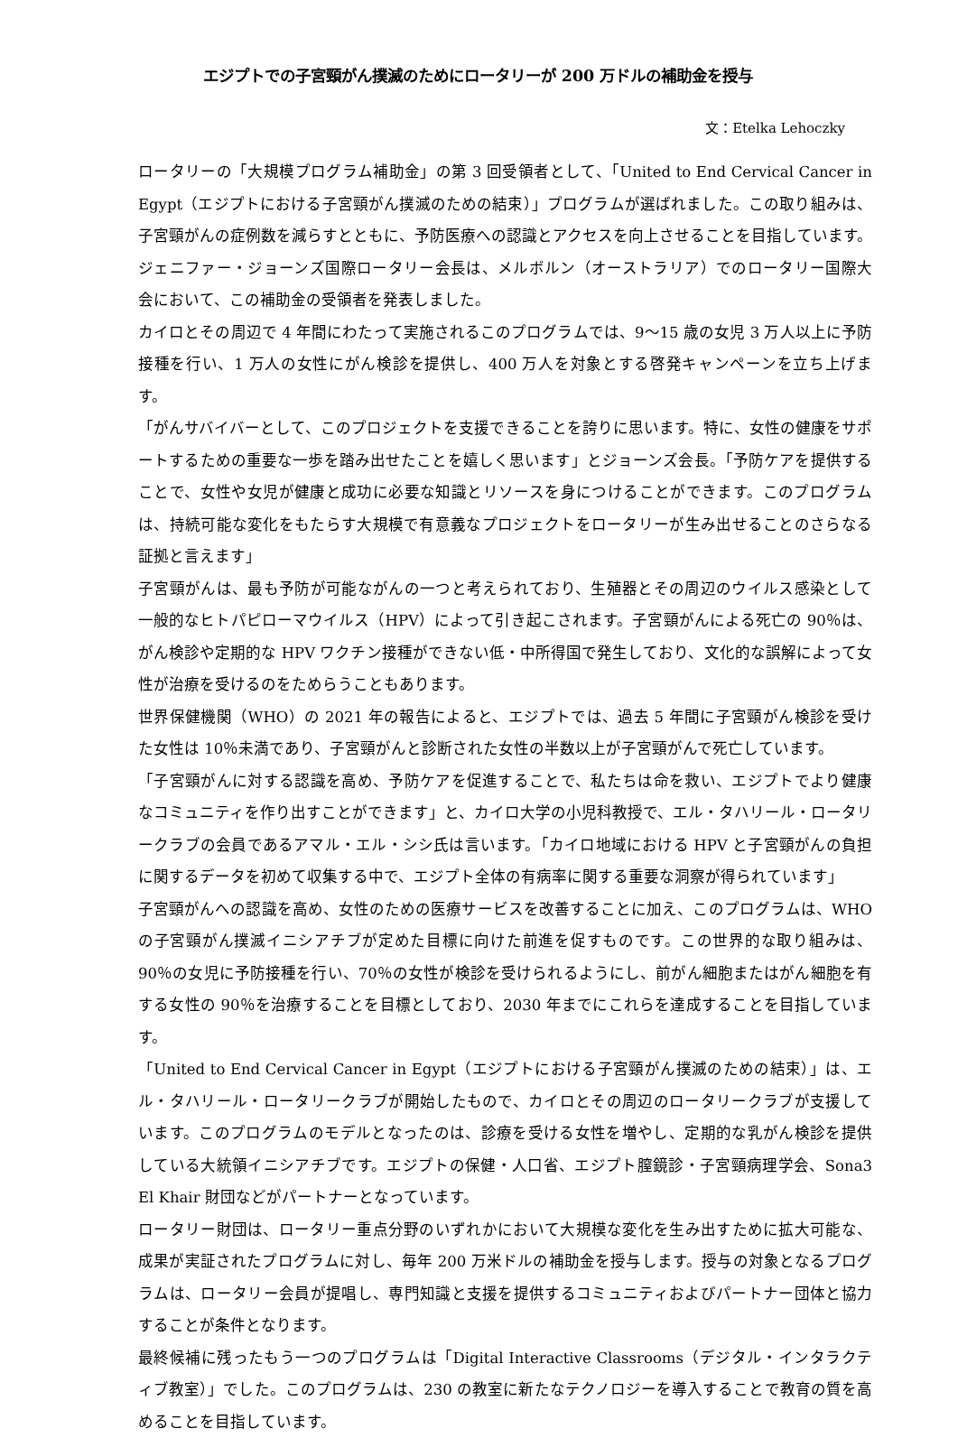エジプトでの子宮頸がん撲滅のためにロータリーが 200 万ドルの補助金を授与
文：Etelka Lehoczky
ロータリーの「大規模プログラム補助金」の第 3 回受領者として、「United to End Cervical Cancer in Egypt（エジプトにおける子宮頸がん撲滅のための結束）」プログラムが選ばれました。この取り組みは、子宮頸がんの症例数を減らすとともに、予防医療への認識とアクセスを向上させることを目指しています。ジェニファー・ジョーンズ国際ロータリー会長は、メルボルン（オーストラリア）でのロータリー国際大会において、この補助金の受領者を発表しました。
カイロとその周辺で 4 年間にわたって実施されるこのプログラムでは、9～15 歳の女児 3 万人以上に予防接種を行い、1 万人の女性にがん検診を提供し、400 万人を対象とする啓発キャンペーンを立ち上げます。
「がんサバイバーとして、このプロジェクトを支援できることを誇りに思います。特に、女性の健康をサポートするための重要な一歩を踏み出せたことを嬉しく思います」とジョーンズ会長。「予防ケアを提供することで、女性や女児が健康と成功に必要な知識とリソースを身につけることができます。このプログラムは、持続可能な変化をもたらす大規模で有意義なプロジェクトをロータリーが生み出せることのさらなる証拠と言えます」
子宮頸がんは、最も予防が可能ながんの一つと考えられており、生殖器とその周辺のウイルス感染として一般的なヒトパピローマウイルス（HPV）によって引き起こされます。子宮頸がんによる死亡の 90％は、がん検診や定期的な HPV ワクチン接種ができない低・中所得国で発生しており、文化的な誤解によって女性が治療を受けるのをためらうこともあります。
世界保健機関（WHO）の 2021 年の報告によると、エジプトでは、過去 5 年間に子宮頸がん検診を受けた女性は 10％未満であり、子宮頸がんと診断された女性の半数以上が子宮頸がんで死亡しています。
「子宮頸がんに対する認識を高め、予防ケアを促進することで、私たちは命を救い、エジプトでより健康なコミュニティを作り出すことができます」と、カイロ大学の小児科教授で、エル・タハリール・ロータリークラブの会員であるアマル・エル・シシ氏は言います。「カイロ地域における HPV と子宮頸がんの負担に関するデータを初めて収集する中で、エジプト全体の有病率に関する重要な洞察が得られています」
子宮頸がんへの認識を高め、女性のための医療サービスを改善することに加え、このプログラムは、WHO の子宮頸がん撲滅イニシアチブが定めた目標に向けた前進を促すものです。この世界的な取り組みは、90％の女児に予防接種を行い、70％の女性が検診を受けられるようにし、前がん細胞またはがん細胞を有する女性の 90％を治療することを目標としており、2030 年までにこれらを達成することを目指しています。
「United to End Cervical Cancer in Egypt（エジプトにおける子宮頸がん撲滅のための結束）」は、エル・タハリール・ロータリークラブが開始したもので、カイロとその周辺のロータリークラブが支援しています。このプログラムのモデルとなったのは、診療を受ける女性を増やし、定期的な乳がん検診を提供している大統領イニシアチブです。エジプトの保健・人口省、エジプト膣鏡診・子宮頸病理学会、Sona3 El Khair 財団などがパートナーとなっています。
ロータリー財団は、ロータリー重点分野のいずれかにおいて大規模な変化を生み出すために拡大可能な、成果が実証されたプログラムに対し、毎年 200 万米ドルの補助金を授与します。授与の対象となるプログラムは、ロータリー会員が提唱し、専門知識と支援を提供するコミュニティおよびパートナー団体と協力することが条件となります。
最終候補に残ったもう一つのプログラムは「Digital Interactive Classrooms（デジタル・インタラクティブ教室）」でした。このプログラムは、230 の教室に新たなテクノロジーを導入することで教育の質を高めることを目指しています。